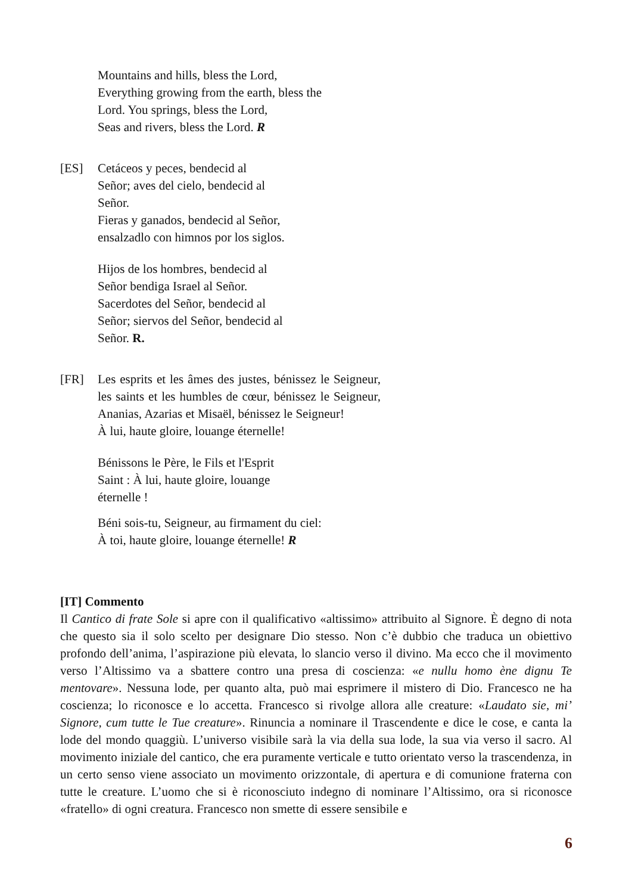Mountains and hills, bless the Lord,
Everything growing from the earth, bless the
Lord. You springs, bless the Lord,
Seas and rivers, bless the Lord. R
[ES] Cetáceos y peces, bendecid al
Señor; aves del cielo, bendecid al
Señor.
Fieras y ganados, bendecid al Señor,
ensalzadlo con himnos por los siglos.
Hijos de los hombres, bendecid al
Señor bendiga Israel al Señor.
Sacerdotes del Señor, bendecid al
Señor; siervos del Señor, bendecid al
Señor. R.
[FR] Les esprits et les âmes des justes, bénissez le Seigneur, les saints et les humbles de cœur, bénissez le Seigneur, Ananias, Azarias et Misaël, bénissez le Seigneur!
À lui, haute gloire, louange éternelle!
Bénissons le Père, le Fils et l'Esprit
Saint : À lui, haute gloire, louange
éternelle !
Béni sois-tu, Seigneur, au firmament du ciel:
À toi, haute gloire, louange éternelle! R
[IT] Commento
Il Cantico di frate Sole si apre con il qualificativo «altissimo» attribuito al Signore. È degno di nota che questo sia il solo scelto per designare Dio stesso. Non c’è dubbio che traduca un obiettivo profondo dell’anima, l’aspirazione più elevata, lo slancio verso il divino. Ma ecco che il movimento verso l’Altissimo va a sbattere contro una presa di coscienza: «e nullu homo ène dignu Te mentovare». Nessuna lode, per quanto alta, può mai esprimere il mistero di Dio. Francesco ne ha coscienza; lo riconosce e lo accetta. Francesco si rivolge allora alle creature: «Laudato sie, mi’ Signore, cum tutte le Tue creature». Rinuncia a nominare il Trascendente e dice le cose, e canta la lode del mondo quaggiù. L’universo visibile sarà la via della sua lode, la sua via verso il sacro. Al movimento iniziale del cantico, che era puramente verticale e tutto orientato verso la trascendenza, in un certo senso viene associato un movimento orizzontale, di apertura e di comunione fraterna con tutte le creature. L’uomo che si è riconosciuto indegno di nominare l’Altissimo, ora si riconosce «fratello» di ogni creatura. Francesco non smette di essere sensibile e
6